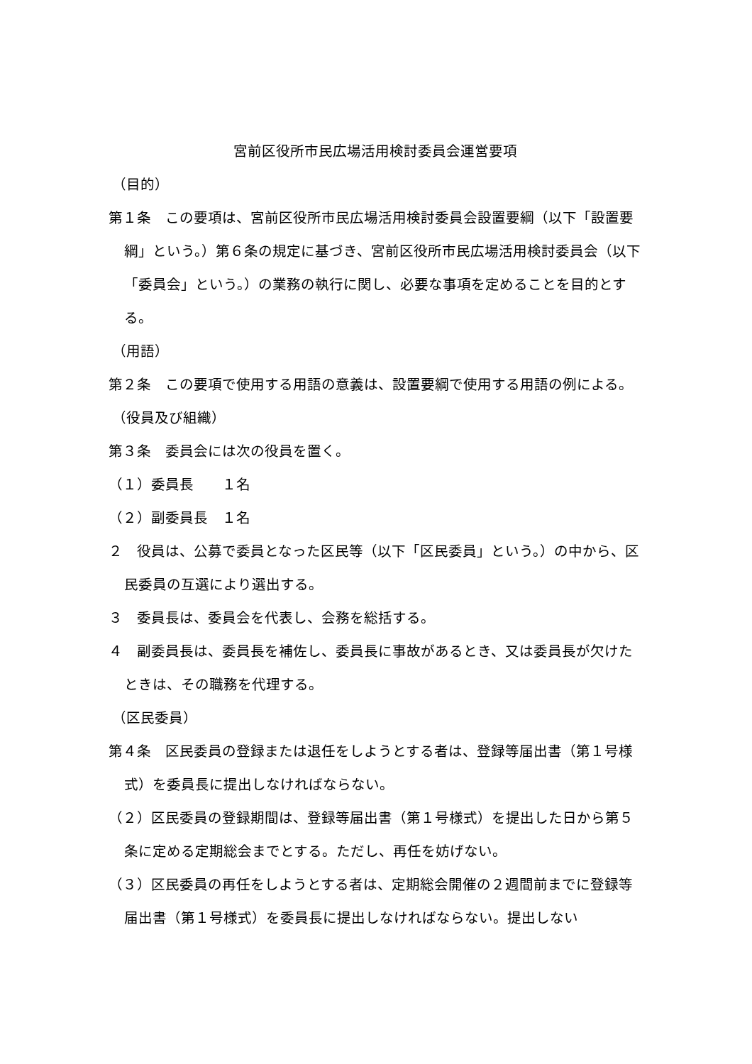宮前区役所市民広場活用検討委員会運営要項
（目的）
第１条　この要項は、宮前区役所市民広場活用検討委員会設置要綱（以下「設置要綱」という。）第６条の規定に基づき、宮前区役所市民広場活用検討委員会（以下「委員会」という。）の業務の執行に関し、必要な事項を定めることを目的とする。
（用語）
第２条　この要項で使用する用語の意義は、設置要綱で使用する用語の例による。
（役員及び組織）
第３条　委員会には次の役員を置く。
（１）委員長　　１名
（２）副委員長　１名
２　役員は、公募で委員となった区民等（以下「区民委員」という。）の中から、区民委員の互選により選出する。
３　委員長は、委員会を代表し、会務を総括する。
４　副委員長は、委員長を補佐し、委員長に事故があるとき、又は委員長が欠けたときは、その職務を代理する。
（区民委員）
第４条　区民委員の登録または退任をしようとする者は、登録等届出書（第１号様式）を委員長に提出しなければならない。
（２）区民委員の登録期間は、登録等届出書（第１号様式）を提出した日から第５条に定める定期総会までとする。ただし、再任を妨げない。
（３）区民委員の再任をしようとする者は、定期総会開催の２週間前までに登録等届出書（第１号様式）を委員長に提出しなければならない。提出しない